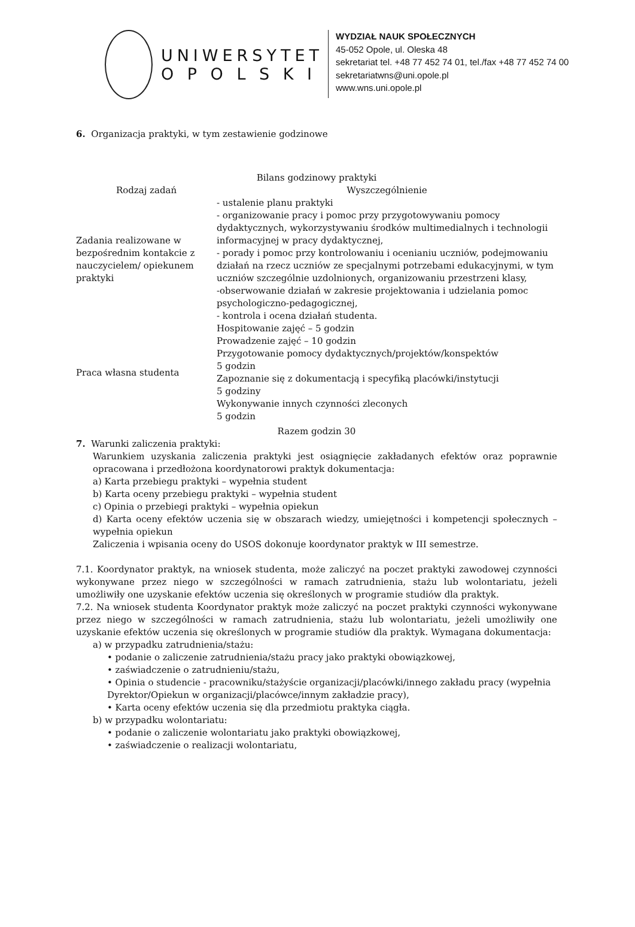UNIWERSYTET
O P O L S K I
WYDZIAŁ NAUK SPOŁECZNYCH
45-052 Opole, ul. Oleska 48
sekretariat tel. +48 77 452 74 01, tel./fax +48 77 452 74 00
sekretariatwns@uni.opole.pl
www.wns.uni.opole.pl
6. Organizacja praktyki, w tym zestawienie godzinowe
| Bilans godzinowy praktyki | |
| --- | --- |
| Rodzaj zadań | Wyszczególnienie |
| Zadania realizowane w bezpośrednim kontakcie z nauczycielem/ opiekunem praktyki | - ustalenie planu praktyki - organizowanie pracy i pomoc przy przygotowywaniu pomocy dydaktycznych, wykorzystywaniu środków multimedialnych i technologii informacyjnej w pracy dydaktycznej, - porady i pomoc przy kontrolowaniu i ocenianiu uczniów, podejmowaniu działań na rzecz uczniów ze specjalnymi potrzebami edukacyjnymi, w tym uczniów szczególnie uzdolnionych, organizowaniu przestrzeni klasy, -obserwowanie działań w zakresie projektowania i udzielania pomoc psychologiczno-pedagogicznej, - kontrola i ocena działań studenta. |
| Praca własna studenta | Hospitowanie zajęć – 5 godzin Prowadzenie zajęć – 10 godzin Przygotowanie pomocy dydaktycznych/projektów/konspektów 5 godzin Zapoznanie się z dokumentacją i specyfiką placówki/instytucji 5 godziny Wykonywanie innych czynności zleconych 5 godzin |
| Razem godzin 30 | |
7. Warunki zaliczenia praktyki:
Warunkiem uzyskania zaliczenia praktyki jest osiągnięcie zakładanych efektów oraz poprawnie opracowana i przedłożona koordynatorowi praktyk dokumentacja:
a) Karta przebiegu praktyki – wypełnia student
b) Karta oceny przebiegu praktyki – wypełnia student
c) Opinia o przebiegi praktyki – wypełnia opiekun
d) Karta oceny efektów uczenia się w obszarach wiedzy, umiejętności i kompetencji społecznych – wypełnia opiekun
Zaliczenia i wpisania oceny do USOS dokonuje koordynator praktyk w III semestrze.
7.1. Koordynator praktyk, na wniosek studenta, może zaliczyć na poczet praktyki zawodowej czynności wykonywane przez niego w szczególności w ramach zatrudnienia, stażu lub wolontariatu, jeżeli umożliwiły one uzyskanie efektów uczenia się określonych w programie studiów dla praktyk.
7.2. Na wniosek studenta Koordynator praktyk może zaliczyć na poczet praktyki czynności wykonywane przez niego w szczególności w ramach zatrudnienia, stażu lub wolontariatu, jeżeli umożliwiły one uzyskanie efektów uczenia się określonych w programie studiów dla praktyk. Wymagana dokumentacja:
a) w przypadku zatrudnienia/stażu:
• podanie o zaliczenie zatrudnienia/stażu pracy jako praktyki obowiązkowej,
• zaświadczenie o zatrudnieniu/stażu,
• Opinia o studencie - pracowniku/stażyście organizacji/placówki/innego zakładu pracy (wypełnia Dyrektor/Opiekun w organizacji/placówce/innym zakładzie pracy),
• Karta oceny efektów uczenia się dla przedmiotu praktyka ciągła.
b) w przypadku wolontariatu:
• podanie o zaliczenie wolontariatu jako praktyki obowiązkowej,
• zaświadczenie o realizacji wolontariatu,